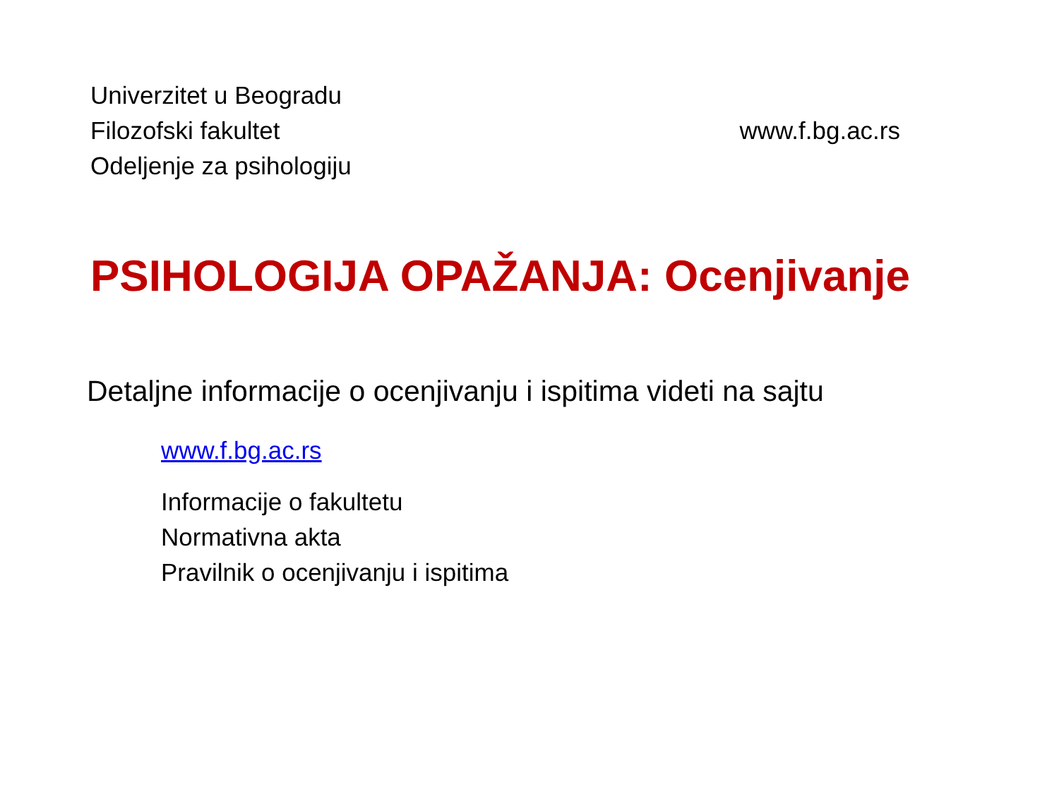Univerzitet u Beogradu
Filozofski fakultet
Odeljenje za psihologiju
www.f.bg.ac.rs
PSIHOLOGIJA OPAŽANJA: Ocenjivanje
Detaljne informacije o ocenjivanju i ispitima videti na sajtu
www.f.bg.ac.rs
Informacije o fakultetu
Normativna akta
Pravilnik o ocenjivanju i ispitima